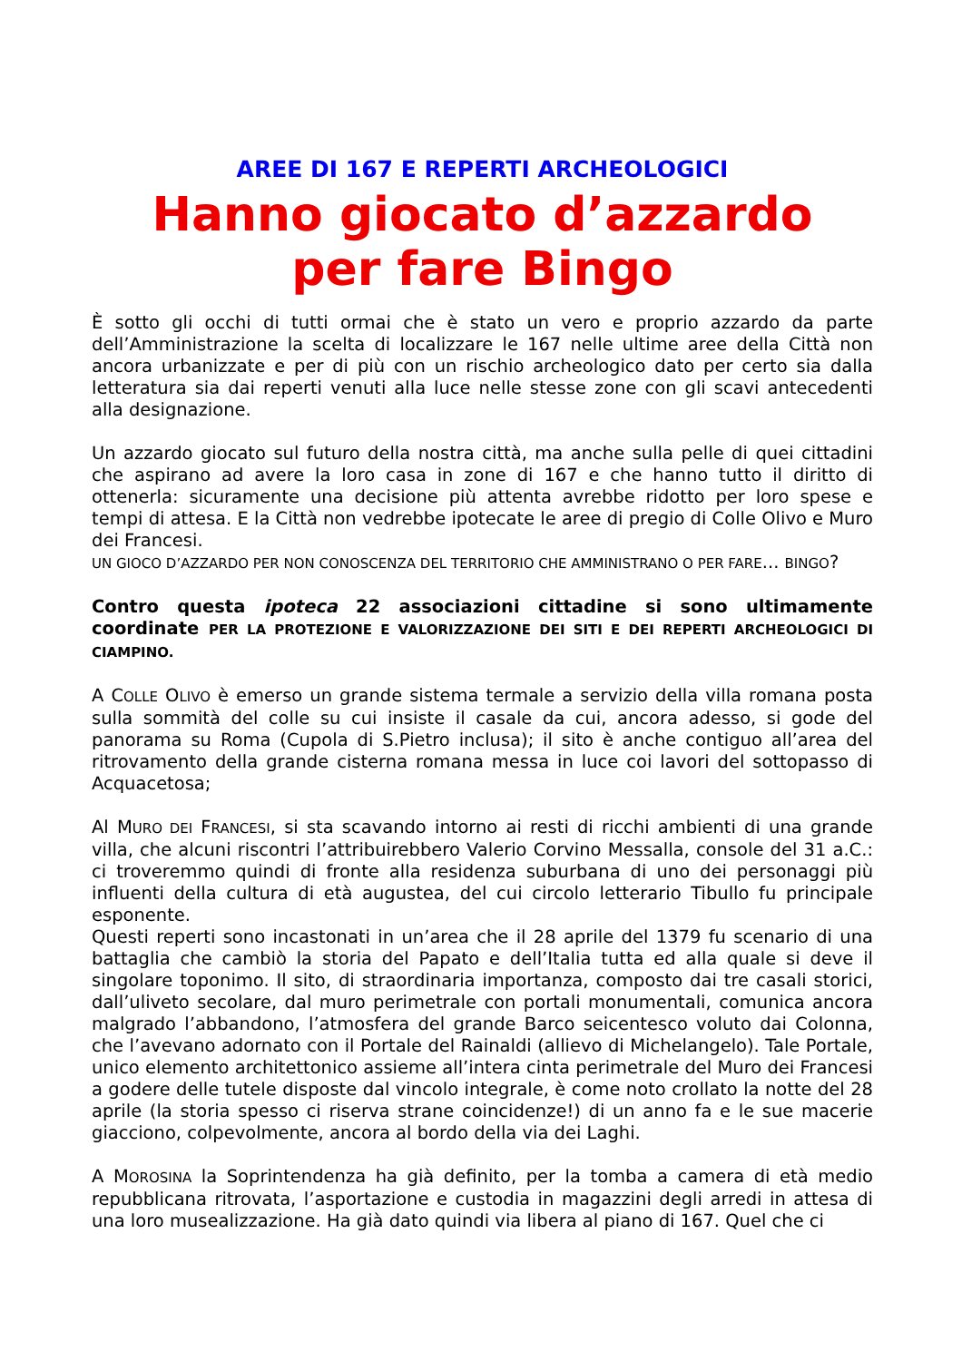AREE DI 167 E REPERTI ARCHEOLOGICI
Hanno giocato d’azzardo
per fare Bingo
È sotto gli occhi di tutti ormai che è stato un vero e proprio azzardo da parte dell’Amministrazione la scelta di localizzare le 167 nelle ultime aree della Città non ancora urbanizzate e per di più con un rischio archeologico dato per certo sia dalla letteratura sia dai reperti venuti alla luce nelle stesse zone con gli scavi antecedenti alla designazione.
Un azzardo giocato sul futuro della nostra città, ma anche sulla pelle di quei cittadini che aspirano ad avere la loro casa in zone di 167 e che hanno tutto il diritto di ottenerla: sicuramente una decisione più attenta avrebbe ridotto per loro spese e tempi di attesa. E la Città non vedrebbe ipotecate le aree di pregio di Colle Olivo e Muro dei Francesi.
UN GIOCO D’AZZARDO PER NON CONOSCENZA DEL TERRITORIO CHE AMMINISTRANO O PER FARE... BINGO?
Contro questa ipoteca 22 associazioni cittadine si sono ultimamente coordinate PER LA PROTEZIONE E VALORIZZAZIONE DEI SITI E DEI REPERTI ARCHEOLOGICI DI CIAMPINO.
A COLLE OLIVO è emerso un grande sistema termale a servizio della villa romana posta sulla sommità del colle su cui insiste il casale da cui, ancora adesso, si gode del panorama su Roma (Cupola di S.Pietro inclusa); il sito è anche contiguo all’area del ritrovamento della grande cisterna romana messa in luce coi lavori del sottopasso di Acquacetosa;
Al MURO DEI FRANCESI, si sta scavando intorno ai resti di ricchi ambienti di una grande villa, che alcuni riscontri l’attribuirebbero Valerio Corvino Messalla, console del 31 a.C.: ci troveremmo quindi di fronte alla residenza suburbana di uno dei personaggi più influenti della cultura di età augustea, del cui circolo letterario Tibullo fu principale esponente.
Questi reperti sono incastonati in un’area che il 28 aprile del 1379 fu scenario di una battaglia che cambiò la storia del Papato e dell’Italia tutta ed alla quale si deve il singolare toponimo. Il sito, di straordinaria importanza, composto dai tre casali storici, dall’uliveto secolare, dal muro perimetrale con portali monumentali, comunica ancora malgrado l’abbandono, l’atmosfera del grande Barco seicentesco voluto dai Colonna, che l’avevano adornato con il Portale del Rainaldi (allievo di Michelangelo). Tale Portale, unico elemento architettonico assieme all’intera cinta perimetrale del Muro dei Francesi a godere delle tutele disposte dal vincolo integrale, è come noto crollato la notte del 28 aprile (la storia spesso ci riserva strane coincidenze!) di un anno fa e le sue macerie giacciono, colpevolmente, ancora al bordo della via dei Laghi.
A MOROSINA la Soprintendenza ha già definito, per la tomba a camera di età medio repubblicana ritrovata, l’asportazione e custodia in magazzini degli arredi in attesa di una loro musealizzazione. Ha già dato quindi via libera al piano di 167. Quel che ci